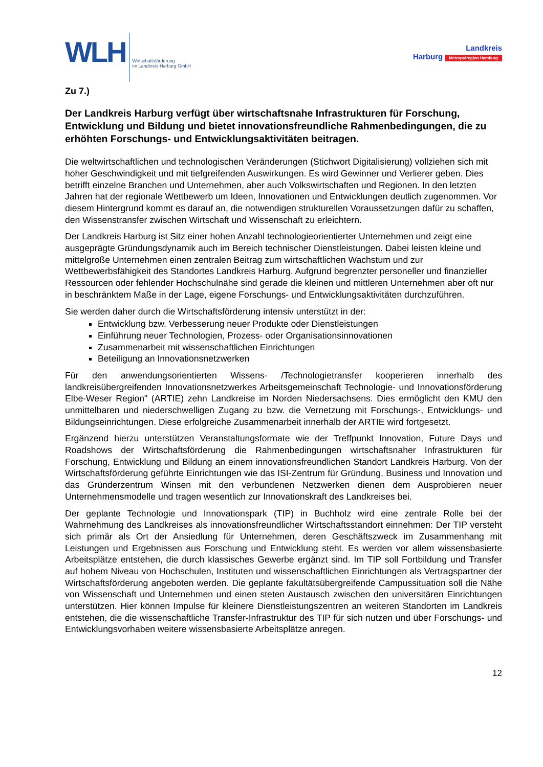WLH
Wirtschaftsförderung
im Landkreis Harburg GmbH
Landkreis
Harburg Metropolregion Hamburg
Zu 7.)
Der Landkreis Harburg verfügt über wirtschaftsnahe Infrastrukturen für Forschung, Entwicklung und Bildung und bietet innovationsfreundliche Rahmenbedingungen, die zu erhöhten Forschungs- und Entwicklungsaktivitäten beitragen.
Die weltwirtschaftlichen und technologischen Veränderungen (Stichwort Digitalisierung) vollziehen sich mit hoher Geschwindigkeit und mit tiefgreifenden Auswirkungen. Es wird Gewinner und Verlierer geben. Dies betrifft einzelne Branchen und Unternehmen, aber auch Volkswirtschaften und Regionen. In den letzten Jahren hat der regionale Wettbewerb um Ideen, Innovationen und Entwicklungen deutlich zugenommen. Vor diesem Hintergrund kommt es darauf an, die notwendigen strukturellen Voraussetzungen dafür zu schaffen, den Wissenstransfer zwischen Wirtschaft und Wissenschaft zu erleichtern.
Der Landkreis Harburg ist Sitz einer hohen Anzahl technologieorientierter Unternehmen und zeigt eine ausgeprägte Gründungsdynamik auch im Bereich technischer Dienstleistungen. Dabei leisten kleine und mittelgroße Unternehmen einen zentralen Beitrag zum wirtschaftlichen Wachstum und zur Wettbewerbsfähigkeit des Standortes Landkreis Harburg. Aufgrund begrenzter personeller und finanzieller Ressourcen oder fehlender Hochschulnähe sind gerade die kleinen und mittleren Unternehmen aber oft nur in beschränktem Maße in der Lage, eigene Forschungs- und Entwicklungsaktivitäten durchzuführen.
Sie werden daher durch die Wirtschaftsförderung intensiv unterstützt in der:
Entwicklung bzw. Verbesserung neuer Produkte oder Dienstleistungen
Einführung neuer Technologien, Prozess- oder Organisationsinnovationen
Zusammenarbeit mit wissenschaftlichen Einrichtungen
Beteiligung an Innovationsnetzwerken
Für den anwendungsorientierten Wissens- /Technologietransfer kooperieren innerhalb des landkreisübergreifenden Innovationsnetzwerkes Arbeitsgemeinschaft Technologie- und Innovationsförderung Elbe-Weser Region" (ARTIE) zehn Landkreise im Norden Niedersachsens. Dies ermöglicht den KMU den unmittelbaren und niederschwelligen Zugang zu bzw. die Vernetzung mit Forschungs-, Entwicklungs- und Bildungseinrichtungen. Diese erfolgreiche Zusammenarbeit innerhalb der ARTIE wird fortgesetzt.
Ergänzend hierzu unterstützen Veranstaltungsformate wie der Treffpunkt Innovation, Future Days und Roadshows der Wirtschaftsförderung die Rahmenbedingungen wirtschaftsnaher Infrastrukturen für Forschung, Entwicklung und Bildung an einem innovationsfreundlichen Standort Landkreis Harburg. Von der Wirtschaftsförderung geführte Einrichtungen wie das ISI-Zentrum für Gründung, Business und Innovation und das Gründerzentrum Winsen mit den verbundenen Netzwerken dienen dem Ausprobieren neuer Unternehmensmodelle und tragen wesentlich zur Innovationskraft des Landkreises bei.
Der geplante Technologie und Innovationspark (TIP) in Buchholz wird eine zentrale Rolle bei der Wahrnehmung des Landkreises als innovationsfreundlicher Wirtschaftsstandort einnehmen: Der TIP versteht sich primär als Ort der Ansiedlung für Unternehmen, deren Geschäftszweck im Zusammenhang mit Leistungen und Ergebnissen aus Forschung und Entwicklung steht. Es werden vor allem wissensbasierte Arbeitsplätze entstehen, die durch klassisches Gewerbe ergänzt sind. Im TIP soll Fortbildung und Transfer auf hohem Niveau von Hochschulen, Instituten und wissenschaftlichen Einrichtungen als Vertragspartner der Wirtschaftsförderung angeboten werden. Die geplante fakultätsübergreifende Campussituation soll die Nähe von Wissenschaft und Unternehmen und einen steten Austausch zwischen den universitären Einrichtungen unterstützen. Hier können Impulse für kleinere Dienstleistungszentren an weiteren Standorten im Landkreis entstehen, die die wissenschaftliche Transfer-Infrastruktur des TIP für sich nutzen und über Forschungs- und Entwicklungsvorhaben weitere wissensbasierte Arbeitsplätze anregen.
12